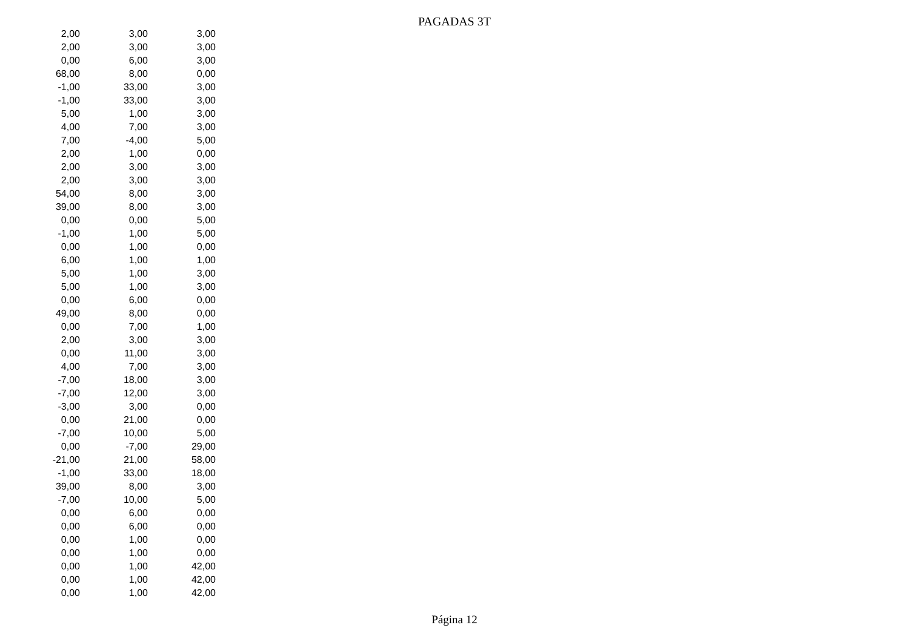PAGADAS 3T
| 2,00 | 3,00 | 3,00 |
| 2,00 | 3,00 | 3,00 |
| 0,00 | 6,00 | 3,00 |
| 68,00 | 8,00 | 0,00 |
| -1,00 | 33,00 | 3,00 |
| -1,00 | 33,00 | 3,00 |
| 5,00 | 1,00 | 3,00 |
| 4,00 | 7,00 | 3,00 |
| 7,00 | -4,00 | 5,00 |
| 2,00 | 1,00 | 0,00 |
| 2,00 | 3,00 | 3,00 |
| 2,00 | 3,00 | 3,00 |
| 54,00 | 8,00 | 3,00 |
| 39,00 | 8,00 | 3,00 |
| 0,00 | 0,00 | 5,00 |
| -1,00 | 1,00 | 5,00 |
| 0,00 | 1,00 | 0,00 |
| 6,00 | 1,00 | 1,00 |
| 5,00 | 1,00 | 3,00 |
| 5,00 | 1,00 | 3,00 |
| 0,00 | 6,00 | 0,00 |
| 49,00 | 8,00 | 0,00 |
| 0,00 | 7,00 | 1,00 |
| 2,00 | 3,00 | 3,00 |
| 0,00 | 11,00 | 3,00 |
| 4,00 | 7,00 | 3,00 |
| -7,00 | 18,00 | 3,00 |
| -7,00 | 12,00 | 3,00 |
| -3,00 | 3,00 | 0,00 |
| 0,00 | 21,00 | 0,00 |
| -7,00 | 10,00 | 5,00 |
| 0,00 | -7,00 | 29,00 |
| -21,00 | 21,00 | 58,00 |
| -1,00 | 33,00 | 18,00 |
| 39,00 | 8,00 | 3,00 |
| -7,00 | 10,00 | 5,00 |
| 0,00 | 6,00 | 0,00 |
| 0,00 | 6,00 | 0,00 |
| 0,00 | 1,00 | 0,00 |
| 0,00 | 1,00 | 0,00 |
| 0,00 | 1,00 | 42,00 |
| 0,00 | 1,00 | 42,00 |
| 0,00 | 1,00 | 42,00 |
Página 12